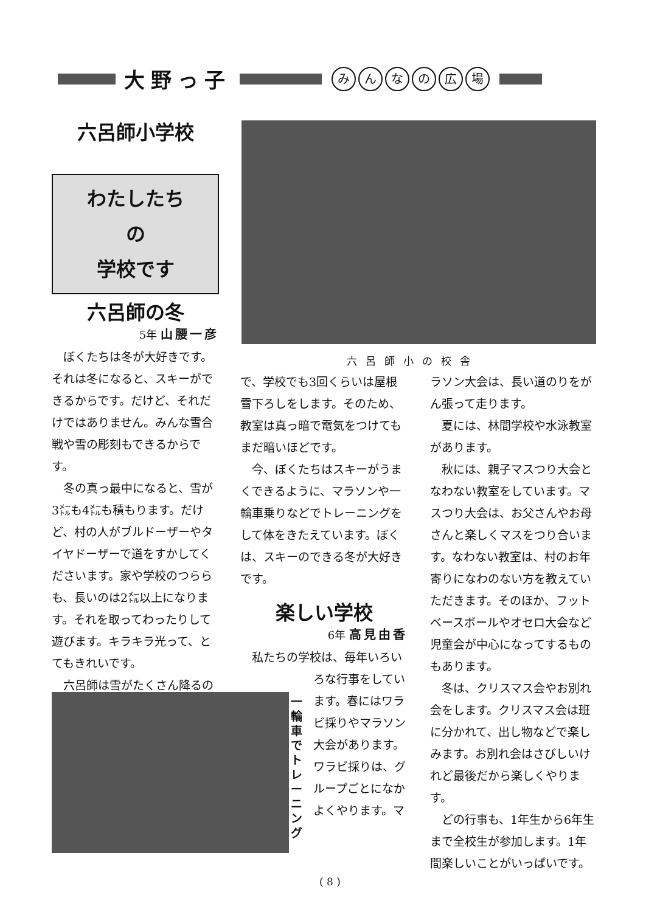大野っ子
みんなの広場
六呂師小学校
わたしたち
の
学校です
六呂師の冬
5年 山腰一彦
ぼくたちは冬が大好きです。それは冬になると、スキーができるからです。だけど、それだけではありません。みんな雪合戦や雪の彫刻もできるからです。
冬の真っ最中になると、雪が3㍍も4㍍も積もります。だけど、村の人がブルドーザーやタイヤドーザーで道をすかしてくださいます。家や学校のつららも、長いのは2㍍以上になります。それを取ってわったりして遊びます。キラキラ光って、とてもきれいです。
六呂師は雪がたくさん降るの
六呂師小の校舎
で、学校でも3回くらいは屋根雪下ろしをします。そのため、教室は真っ暗で電気をつけてもまだ暗いほどです。
今、ぼくたちはスキーがうまくできるように、マラソンや一輪車乗りなどでトレーニングをして体をきたえています。ぼくは、スキーのできる冬が大好きです。
楽しい学校
6年 高見由香
私たちの学校は、毎年いろい
ろな行事をしています。春にはワラビ採りやマラソン大会があります。ワラビ採りは、グループごとになかよくやります。マ
一輪車でトレーニング
ラソン大会は、長い道のりをがん張って走ります。
夏には、林間学校や水泳教室があります。
秋には、親子マスつり大会となわない教室をしています。マスつり大会は、お父さんやお母さんと楽しくマスをつり合います。なわない教室は、村のお年寄りになわのない方を教えていただきます。そのほか、フットベースボールやオセロ大会など児童会が中心になってするものもあります。
冬は、クリスマス会やお別れ会をします。クリスマス会は班に分かれて、出し物などで楽しみます。お別れ会はさびしいけれど最後だから楽しくやります。
どの行事も、1年生から6年生まで全校生が参加します。1年間楽しいことがいっぱいです。
( 8 )